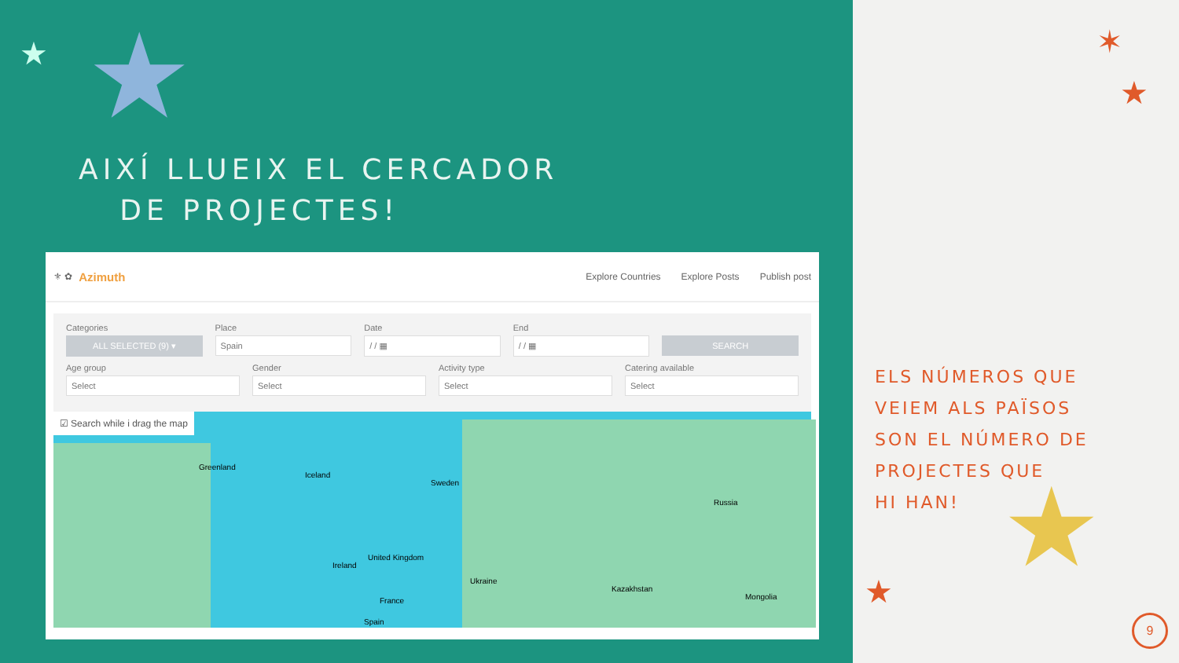★
★
AIXÍ LLUEIX EL CERCADOR
DE PROJECTES!
⚜ ✿ Azimuth
Explore Countries Explore Posts Publish post
Categories
ALL SELECTED (9) ▾
Place
Spain
Date
/ / ▦
End
/ / ▦
SEARCH
Age group
Select
Gender
Select
Activity type
Select
Catering available
Select
☑ Search while i drag the map
Greenland
Iceland
Sweden
Russia
United Kingdom
Ireland
Ukraine
Kazakhstan
Mongolia
France
Spain
✶
★
ELS NÚMEROS QUE
VEIEM ALS PAÏSOS
SON EL NÚMERO DE
PROJECTES QUE
HI HAN!
★
★
9